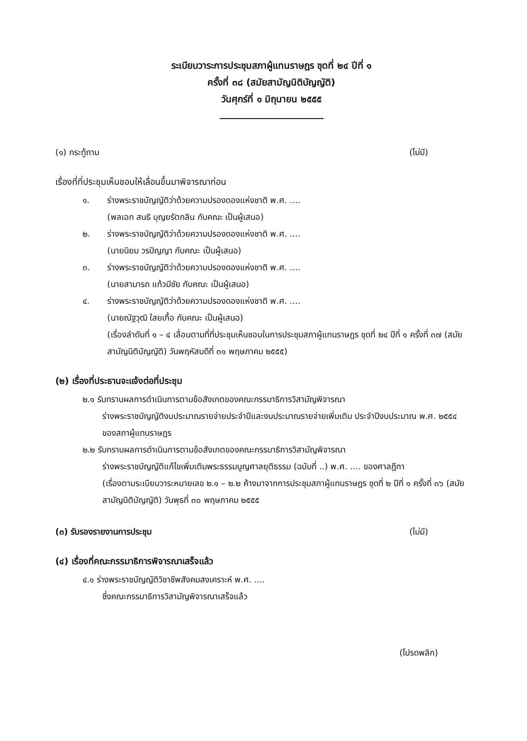ระเบียบวาระการประชุมสภาผู้แทนราษฎร ชุดที่ ๒๔ ปีที่ ๑
ครั้งที่ ๓๘ (สมัยสามัญนิติบัญญัติ)
วันศุกร์ที่ ๑ มิถุนายน ๒๕๕๕
(๑) กระทู้ถาม (ไม่มี)
เรื่องที่ที่ประชุมเห็นชอบให้เลื่อนขึ้นมาพิจารณาก่อน
๑. ร่างพระราชบัญญัติว่าด้วยความปรองดองแห่งชาติ พ.ศ. ....
(พลเอก สนธิ บุญยรัตกลิน กับคณะ เป็นผู้เสนอ)
๒. ร่างพระราชบัญญัติว่าด้วยความปรองดองแห่งชาติ พ.ศ. ....
(นายนิยม วรปัญญา กับคณะ เป็นผู้เสนอ)
๓. ร่างพระราชบัญญัติว่าด้วยความปรองดองแห่งชาติ พ.ศ. ....
(นายสามารถ แก้วมีชัย กับคณะ เป็นผู้เสนอ)
๔. ร่างพระราชบัญญัติว่าด้วยความปรองดองแห่งชาติ พ.ศ. ....
(นายณัฐวุฒิ ใสยเกื้อ กับคณะ เป็นผู้เสนอ)
(เรื่องลำดับที่ ๑ – ๔ เลื่อนตามที่ที่ประชุมเห็นชอบในการประชุมสภาผู้แทนราษฎร ชุดที่ ๒๔ ปีที่ ๑ ครั้งที่ ๓๗ (สมัยสามัญนิติบัญญัติ) วันพฤหัสบดีที่ ๓๑ พฤษภาคม ๒๕๕๕)
(๒) เรื่องที่ประธานจะแจ้งต่อที่ประชุม
๒.๑ รับทราบผลการดำเนินการตามข้อสังเกตของคณะกรรมาธิการวิสามัญพิจารณา
ร่างพระราชบัญญัติงบประมาณรายจ่ายประจำปีและงบประมาณรายจ่ายเพิ่มเติม ประจำปีงบประมาณ พ.ศ. ๒๕๕๔ ของสภาผู้แทนราษฎร
๒.๒ รับทราบผลการดำเนินการตามข้อสังเกตของคณะกรรมาธิการวิสามัญพิจารณา
ร่างพระราชบัญญัติแก้ไขเพิ่มเติมพระธรรมนูญศาลยุติธรรม (ฉบับที่ ..) พ.ศ. .... ของศาลฎีกา
(เรื่องตามระเบียบวาระหมายเลข ๒.๑ – ๒.๒ ค้างมาจากการประชุมสภาผู้แทนราษฎร ชุดที่ ๒ ปีที่ ๑ ครั้งที่ ๓๖ (สมัยสามัญนิติบัญญัติ) วันพุธที่ ๓๐ พฤษภาคม ๒๕๕๕
(๓) รับรองรายงานการประชุม (ไม่มี)
(๔) เรื่องที่คณะกรรมาธิการพิจารณาเสร็จแล้ว
๔.๑ ร่างพระราชบัญญัติวิชาชีพสังคมสงเคราะห์ พ.ศ. ....
ซึ่งคณะกรรมาธิการวิสามัญพิจารณาเสร็จแล้ว
(โปรดพลิก)